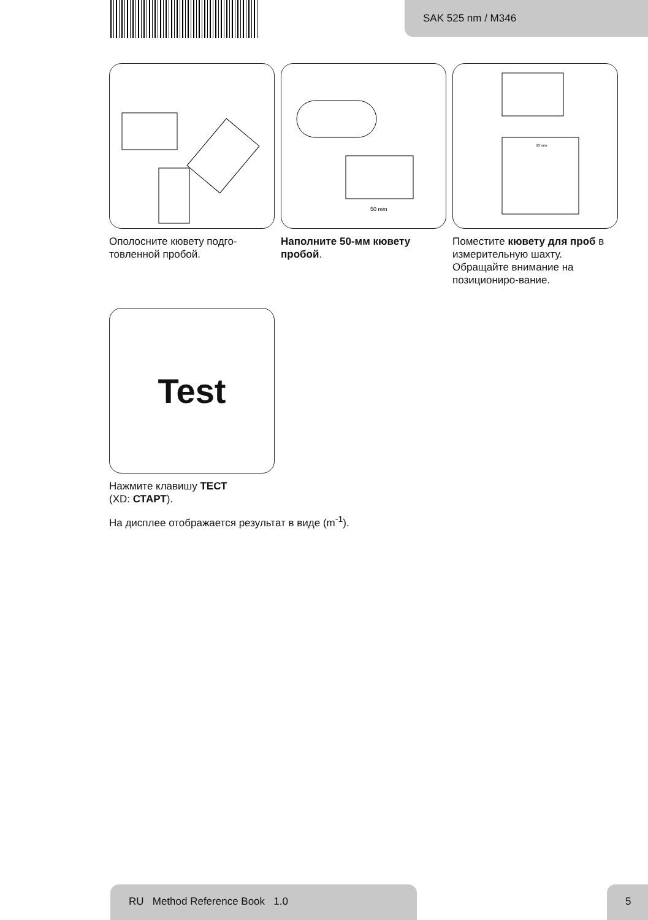SAK 525 nm / M346
Ополосните кювету подго-товленной пробой.
50 mm
Наполните 50-мм кювету пробой.
50 mm
Поместите кювету для проб в измерительную шахту. Обращайте внимание на позициониро-вание.
Test
Нажмите клавишу ТЕСТ
(XD: СТАРТ).
На дисплее отображается результат в виде (m<sup>-1</sup>).
RU Method Reference Book 1.0 5